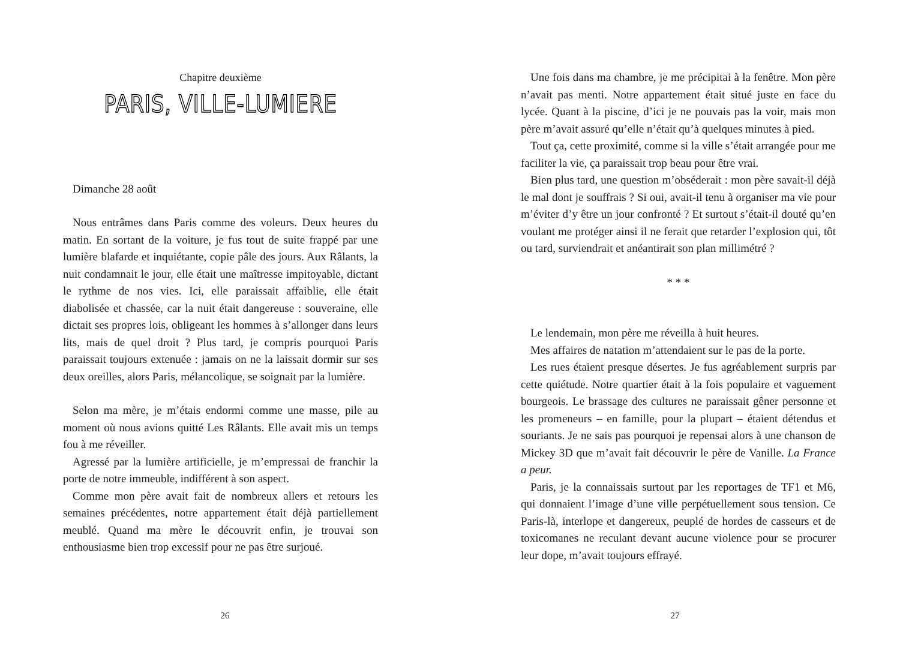Chapitre deuxième
PARIS, VILLE-LUMIERE
Dimanche 28 août
Nous entrâmes dans Paris comme des voleurs. Deux heures du matin. En sortant de la voiture, je fus tout de suite frappé par une lumière blafarde et inquiétante, copie pâle des jours. Aux Râlants, la nuit condamnait le jour, elle était une maîtresse impitoyable, dictant le rythme de nos vies. Ici, elle paraissait affaiblie, elle était diabolisée et chassée, car la nuit était dangereuse : souveraine, elle dictait ses propres lois, obligeant les hommes à s’allonger dans leurs lits, mais de quel droit ? Plus tard, je compris pourquoi Paris paraissait toujours extenuée : jamais on ne la laissait dormir sur ses deux oreilles, alors Paris, mélancolique, se soignait par la lumière.
Selon ma mère, je m’étais endormi comme une masse, pile au moment où nous avions quitté Les Râlants. Elle avait mis un temps fou à me réveiller.
Agressé par la lumière artificielle, je m’empressai de franchir la porte de notre immeuble, indifférent à son aspect.
Comme mon père avait fait de nombreux allers et retours les semaines précédentes, notre appartement était déjà partiellement meublé. Quand ma mère le découvrit enfin, je trouvai son enthousiasme bien trop excessif pour ne pas être surjoué.
26
Une fois dans ma chambre, je me précipitai à la fenêtre. Mon père n’avait pas menti. Notre appartement était situé juste en face du lycée. Quant à la piscine, d’ici je ne pouvais pas la voir, mais mon père m’avait assuré qu’elle n’était qu’à quelques minutes à pied.
Tout ça, cette proximité, comme si la ville s’était arrangée pour me faciliter la vie, ça paraissait trop beau pour être vrai.
Bien plus tard, une question m’obséderait : mon père savait-il déjà le mal dont je souffrais ? Si oui, avait-il tenu à organiser ma vie pour m’éviter d’y être un jour confronté ? Et surtout s’était-il douté qu’en voulant me protéger ainsi il ne ferait que retarder l’explosion qui, tôt ou tard, surviendrait et anéantirait son plan millimétré ?
* * *
Le lendemain, mon père me réveilla à huit heures.
Mes affaires de natation m’attendaient sur le pas de la porte.
Les rues étaient presque désertes. Je fus agréablement surpris par cette quiétude. Notre quartier était à la fois populaire et vaguement bourgeois. Le brassage des cultures ne paraissait gêner personne et les promeneurs – en famille, pour la plupart – étaient détendus et souriants. Je ne sais pas pourquoi je repensai alors à une chanson de Mickey 3D que m’avait fait découvrir le père de Vanille. La France a peur.
Paris, je la connaissais surtout par les reportages de TF1 et M6, qui donnaient l’image d’une ville perpétuellement sous tension. Ce Paris-là, interlope et dangereux, peuplé de hordes de casseurs et de toxicomanes ne reculant devant aucune violence pour se procurer leur dope, m’avait toujours effrayé.
27